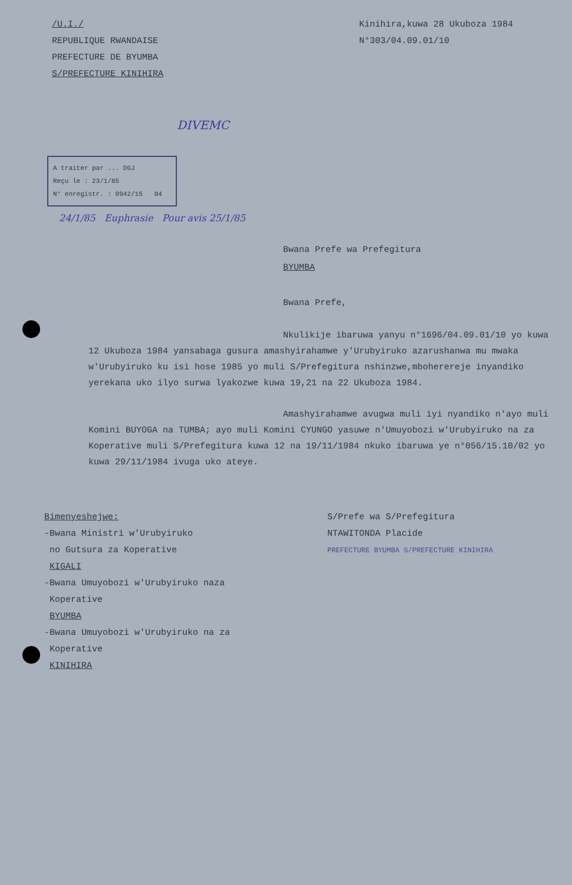/U.I./
REPUBLIQUE RWANDAISE
PREFECTURE DE BYUMBA
S/PREFECTURE KINIHIRA
Kinihira,kuwa 28 Ukuboza 1984
N°303/04.09.01/10
DIVEMC
A traiter par ... DGJ
Reçu le : 23/1/85
N° enregistr. : 0942/15 04
24/1/85 Euphrasie Pour avis 25/1/85
Bwana Prefe wa Prefegitura
BYUMBA
Bwana Prefe,
Nkulikije ibaruwa yanyu n°1696/04.09.01/10 yo kuwa 12 Ukuboza 1984 yansabaga gusura amashyirahamwe y'Urubyiruko azarushanwa mu mwaka w'Urubyiruko ku isi hose 1985 yo muli S/Prefegitura nshinzwe,mboherereje inyandiko yerekana uko ilyo surwa lyakozwe kuwa 19,21 na 22 Ukuboza 1984.
Amashyirahamwe avugwa muli iyi nyandiko n'ayo muli Komini BUYOGA na TUMBA; ayo muli Komini CYUNGO yasuwe n'Umuyobozi w'Urubyiruko na za Koperative muli S/Prefegitura kuwa 12 na 19/11/1984 nkuko ibaruwa ye n°056/15.10/02 yo kuwa 29/11/1984 ivuga uko ateye.
Bimenyeshejwe:
-Bwana Ministri w'Urubyiruko
no Gutsura za Koperative
KIGALI
-Bwana Umuyobozi w'Urubyiruko naza
Koperative
BYUMBA
-Bwana Umuyobozi w'Urubyiruko na za
Koperative
KINIHIRA
S/Prefe wa S/Prefegitura
NTAWITONDA Placide
PREFECTURE BYUMBA S/PREFECTURE KINIHIRA